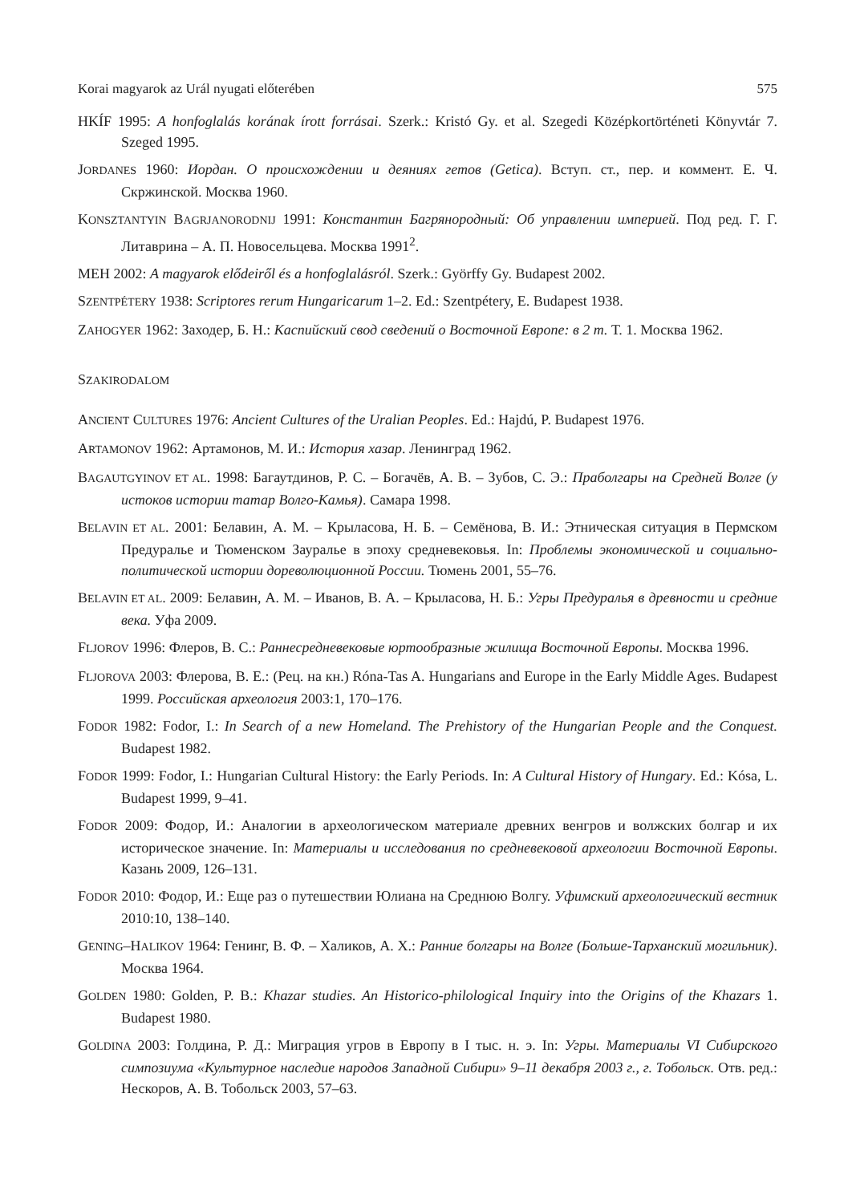Korai magyarok az Urál nyugati előterében 575
HKÍF 1995: A honfoglalás korának írott forrásai. Szerk.: Kristó Gy. et al. Szegedi Középkortörténeti Könyvtár 7. Szeged 1995.
JORDANES 1960: Иордан. О происхождении и деяниях гетов (Getica). Вступ. ст., пер. и коммент. Е. Ч. Скржинской. Москва 1960.
KONSZTANTYIN BAGRJANORODNIJ 1991: Константин Багрянородный: Об управлении империей. Под ред. Г. Г. Литаврина – А. П. Новосельцева. Москва 1991<sup>2</sup>.
MEH 2002: A magyarok elődeiről és a honfoglalásról. Szerk.: Györffy Gy. Budapest 2002.
SZENTPÉTERY 1938: Scriptores rerum Hungaricarum 1–2. Ed.: Szentpétery, E. Budapest 1938.
ZAHOGYER 1962: Заходер, Б. Н.: Каспийский свод сведений о Восточной Европе: в 2 т. Т. 1. Москва 1962.
SZAKIRODALOM
ANCIENT CULTURES 1976: Ancient Cultures of the Uralian Peoples. Ed.: Hajdú, P. Budapest 1976.
ARTAMONOV 1962: Артамонов, М. И.: История хазар. Ленинград 1962.
BAGAUTGYINOV ET AL. 1998: Багаутдинов, Р. С. – Богачёв, А. В. – Зубов, С. Э.: Праболгары на Средней Волге (у истоков истории татар Волго-Камья). Самара 1998.
BELAVIN ET AL. 2001: Белавин, А. М. – Крыласова, Н. Б. – Семёнова, В. И.: Этническая ситуация в Пермском Предуралье и Тюменском Зауралье в эпоху средневековья. In: Проблемы экономической и социально-политической истории дореволюционной России. Тюмень 2001, 55–76.
BELAVIN ET AL. 2009: Белавин, А. М. – Иванов, В. А. – Крыласова, Н. Б.: Угры Предуралья в древности и средние века. Уфа 2009.
FLJOROV 1996: Флеров, В. С.: Раннесредневековые юртообразные жилища Восточной Европы. Москва 1996.
FLJOROVA 2003: Флерова, В. Е.: (Рец. на кн.) Róna-Tas A. Hungarians and Europe in the Early Middle Ages. Budapest 1999. Российская археология 2003:1, 170–176.
FODOR 1982: Fodor, I.: In Search of a new Homeland. The Prehistory of the Hungarian People and the Conquest. Budapest 1982.
FODOR 1999: Fodor, I.: Hungarian Cultural History: the Early Periods. In: A Cultural History of Hungary. Ed.: Kósa, L. Budapest 1999, 9–41.
FODOR 2009: Фодор, И.: Аналогии в археологическом материале древних венгров и волжских болгар и их историческое значение. In: Материалы и исследования по средневековой археологии Восточной Европы. Казань 2009, 126–131.
FODOR 2010: Фодор, И.: Еще раз о путешествии Юлиана на Среднюю Волгу. Уфимский археологический вестник 2010:10, 138–140.
GENING–HALIKOV 1964: Генинг, В. Ф. – Халиков, А. Х.: Ранние болгары на Волге (Больше-Тарханский могильник). Москва 1964.
GOLDEN 1980: Golden, P. B.: Khazar studies. An Historico-philological Inquiry into the Origins of the Khazars 1. Budapest 1980.
GOLDINA 2003: Голдина, Р. Д.: Миграция угров в Европу в I тыс. н. э. In: Угры. Материалы VI Сибирского симпозиума «Культурное наследие народов Западной Сибири» 9–11 декабря 2003 г., г. Тобольск. Отв. ред.: Нескоров, А. В. Тобольск 2003, 57–63.